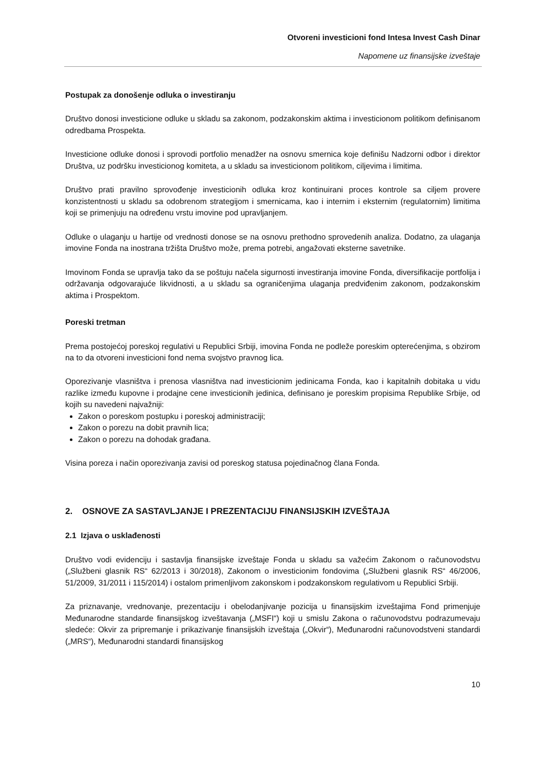Otvoreni investicioni fond Intesa Invest Cash Dinar
Napomene uz finansijske izveštaje
Postupak za donošenje odluka o investiranju
Društvo donosi investicione odluke u skladu sa zakonom, podzakonskim aktima i investicionom politikom definisanom odredbama Prospekta.
Investicione odluke donosi i sprovodi portfolio menadžer na osnovu smernica koje definišu Nadzorni odbor i direktor Društva, uz podršku investicionog komiteta, a u skladu sa investicionom politikom, ciljevima i limitima.
Društvo prati pravilno sprovođenje investicionih odluka kroz kontinuirani proces kontrole sa ciljem provere konzistentnosti u skladu sa odobrenom strategijom i smernicama, kao i internim i eksternim (regulatornim) limitima koji se primenjuju na određenu vrstu imovine pod upravljanjem.
Odluke o ulaganju u hartije od vrednosti donose se na osnovu prethodno sprovedenih analiza. Dodatno, za ulaganja imovine Fonda na inostrana tržišta Društvo može, prema potrebi, angažovati eksterne savetnike.
Imovinom Fonda se upravlja tako da se poštuju načela sigurnosti investiranja imovine Fonda, diversifikacije portfolija i održavanja odgovarajuće likvidnosti, a u skladu sa ograničenjima ulaganja predviđenim zakonom, podzakonskim aktima i Prospektom.
Poreski tretman
Prema postojećoj poreskoj regulativi u Republici Srbiji, imovina Fonda ne podleže poreskim opterećenjima, s obzirom na to da otvoreni investicioni fond nema svojstvo pravnog lica.
Oporezivanje vlasništva i prenosa vlasništva nad investicionim jedinicama Fonda, kao i kapitalnih dobitaka u vidu razlike između kupovne i prodajne cene investicionih jedinica, definisano je poreskim propisima Republike Srbije, od kojih su navedeni najvažniji:
Zakon o poreskom postupku i poreskoj administraciji;
Zakon o porezu na dobit pravnih lica;
Zakon o porezu na dohodak građana.
Visina poreza i način oporezivanja zavisi od poreskog statusa pojedinačnog člana Fonda.
2. OSNOVE ZA SASTAVLJANJE I PREZENTACIJU FINANSIJSKIH IZVEŠTAJA
2.1 Izjava o usklađenosti
Društvo vodi evidenciju i sastavlja finansijske izveštaje Fonda u skladu sa važećim Zakonom o računovodstvu („Službeni glasnik RS“ 62/2013 i 30/2018), Zakonom o investicionim fondovima („Službeni glasnik RS“ 46/2006, 51/2009, 31/2011 i 115/2014) i ostalom primenljivom zakonskom i podzakonskom regulativom u Republici Srbiji.
Za priznavanje, vrednovanje, prezentaciju i obelodanjivanje pozicija u finansijskim izveštajima Fond primenjuje Međunarodne standarde finansijskog izveštavanja („MSFI“) koji u smislu Zakona o računovodstvu podrazumevaju sledeće: Okvir za pripremanje i prikazivanje finansijskih izveštaja („Okvir“), Međunarodni računovodstveni standardi („MRS“), Međunarodni standardi finansijskog
10